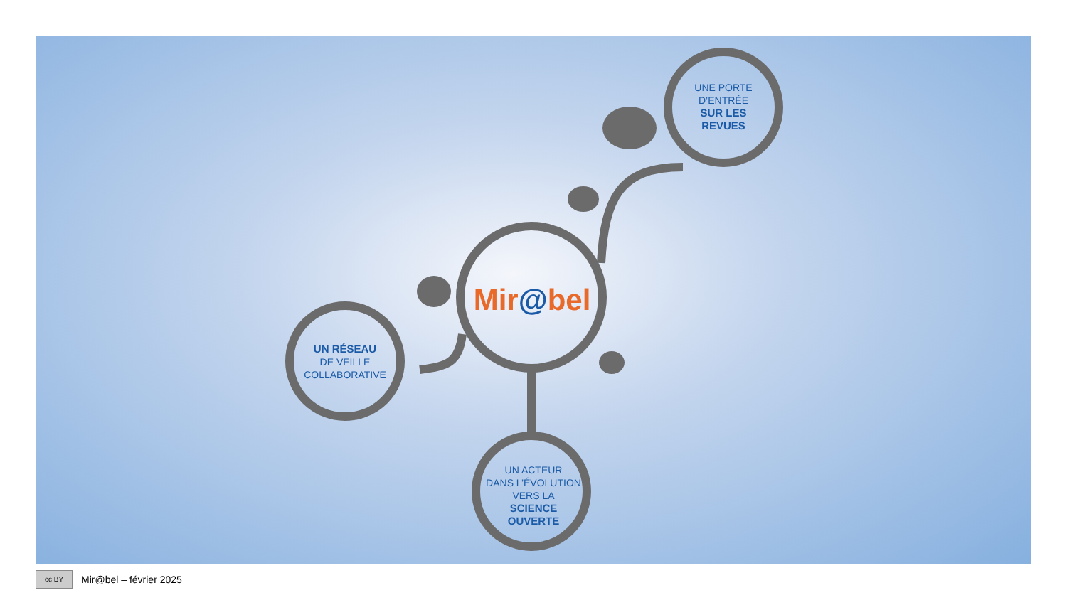UNE PORTE
D’ENTRÉE
SUR LES
REVUES
UN RÉSEAU
DE VEILLE
COLLABORATIVE
UN ACTEUR
DANS L’ÉVOLUTION
VERS LA
SCIENCE
OUVERTE
Mir@bel
cc BY
Mir@bel – février 2025